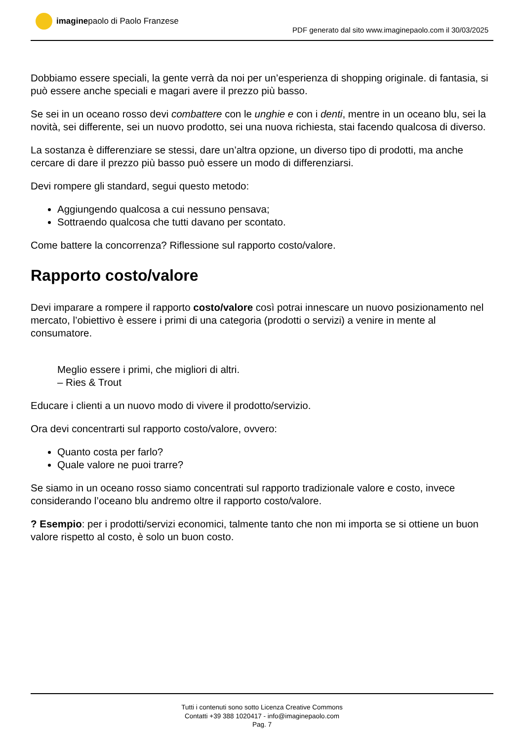imaginepaolo di Paolo Franzese
PDF generato dal sito www.imaginepaolo.com il 30/03/2025
Dobbiamo essere speciali, la gente verrà da noi per un’esperienza di shopping originale. di fantasia, si può essere anche speciali e magari avere il prezzo più basso.
Se sei in un oceano rosso devi combattere con le unghie e con i denti, mentre in un oceano blu, sei la novità, sei differente, sei un nuovo prodotto, sei una nuova richiesta, stai facendo qualcosa di diverso.
La sostanza è differenziare se stessi, dare un’altra opzione, un diverso tipo di prodotti, ma anche cercare di dare il prezzo più basso può essere un modo di differenziarsi.
Devi rompere gli standard, segui questo metodo:
Aggiungendo qualcosa a cui nessuno pensava;
Sottraendo qualcosa che tutti davano per scontato.
Come battere la concorrenza? Riflessione sul rapporto costo/valore.
Rapporto costo/valore
Devi imparare a rompere il rapporto costo/valore così potrai innescare un nuovo posizionamento nel mercato, l’obiettivo è essere i primi di una categoria (prodotti o servizi) a venire in mente al consumatore.
Meglio essere i primi, che migliori di altri.
– Ries & Trout
Educare i clienti a un nuovo modo di vivere il prodotto/servizio.
Ora devi concentrarti sul rapporto costo/valore, ovvero:
Quanto costa per farlo?
Quale valore ne puoi trarre?
Se siamo in un oceano rosso siamo concentrati sul rapporto tradizionale valore e costo, invece considerando l’oceano blu andremo oltre il rapporto costo/valore.
? Esempio: per i prodotti/servizi economici, talmente tanto che non mi importa se si ottiene un buon valore rispetto al costo, è solo un buon costo.
Tutti i contenuti sono sotto Licenza Creative Commons
Contatti +39 388 1020417 - info@imaginepaolo.com
Pag. 7